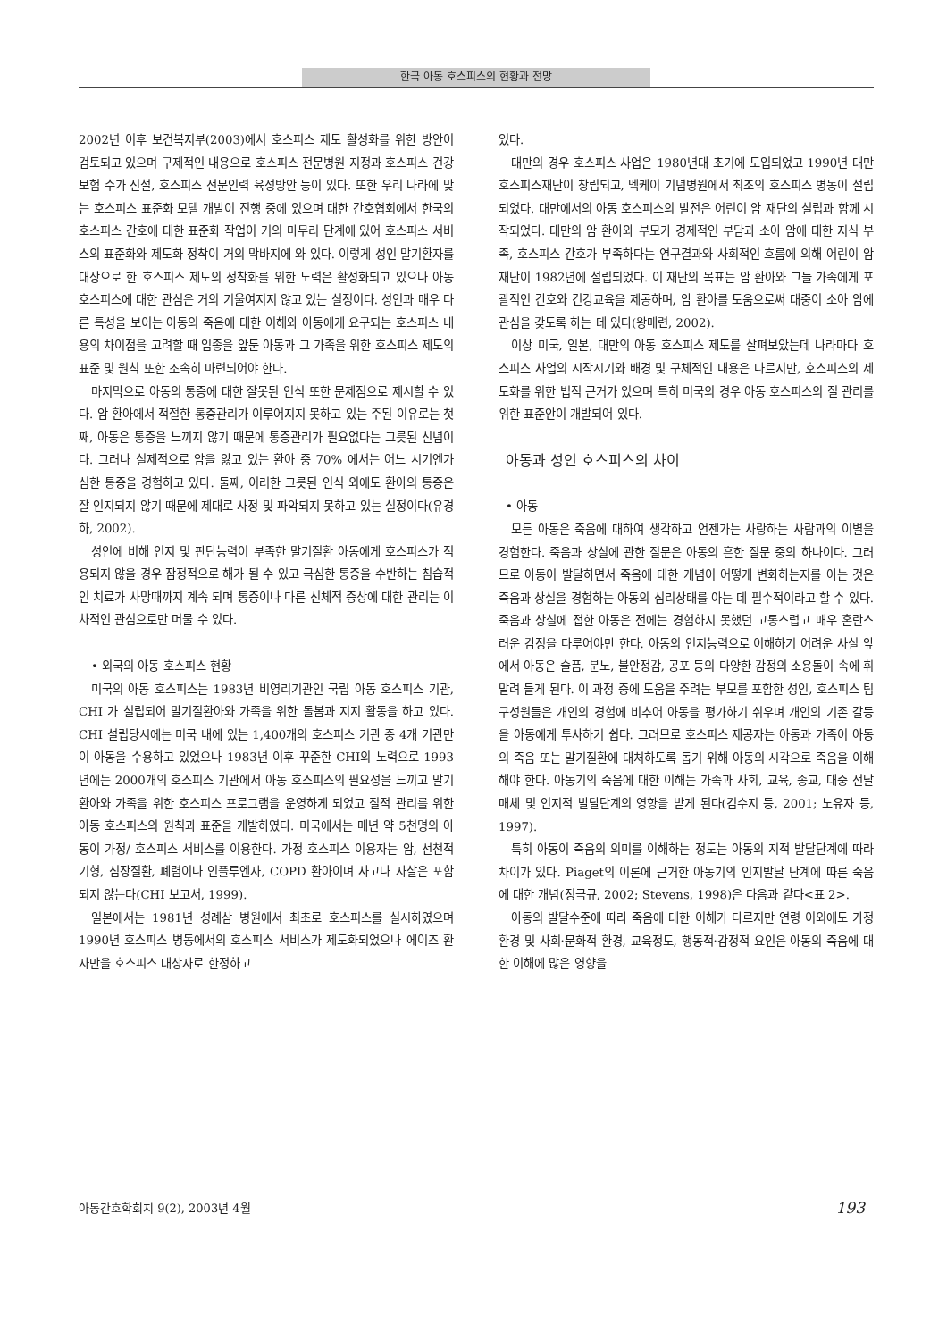한국 아동 호스피스의 현황과 전망
2002년 이후 보건복지부(2003)에서 호스피스 제도 활성화를 위한 방안이 검토되고 있으며 구제적인 내용으로 호스피스 전문병원 지정과 호스피스 건강보험 수가 신설, 호스피스 전문인력 육성방안 등이 있다. 또한 우리 나라에 맞는 호스피스 표준화 모델 개발이 진행 중에 있으며 대한 간호협회에서 한국의 호스피스 간호에 대한 표준화 작업이 거의 마무리 단계에 있어 호스피스 서비스의 표준화와 제도화 정착이 거의 막바지에 와 있다. 이렇게 성인 말기환자를 대상으로 한 호스피스 제도의 정착화를 위한 노력은 활성화되고 있으나 아동 호스피스에 대한 관심은 거의 기울여지지 않고 있는 실정이다. 성인과 매우 다른 특성을 보이는 아동의 죽음에 대한 이해와 아동에게 요구되는 호스피스 내용의 차이점을 고려할 때 임종을 앞둔 아동과 그 가족을 위한 호스피스 제도의 표준 및 원칙 또한 조속히 마련되어야 한다.
마지막으로 아동의 통증에 대한 잘못된 인식 또한 문제점으로 제시할 수 있다. 암 환아에서 적절한 통증관리가 이루어지지 못하고 있는 주된 이유로는 첫째, 아동은 통증을 느끼지 않기 때문에 통증관리가 필요없다는 그릇된 신념이다. 그러나 실제적으로 암을 앓고 있는 환아 중 70% 에서는 어느 시기엔가 심한 통증을 경험하고 있다. 둘째, 이러한 그릇된 인식 외에도 환아의 통증은 잘 인지되지 않기 때문에 제대로 사정 및 파악되지 못하고 있는 실정이다(유경하, 2002).
성인에 비해 인지 및 판단능력이 부족한 말기질환 아동에게 호스피스가 적용되지 않을 경우 잠정적으로 해가 될 수 있고 극심한 통증을 수반하는 침습적인 치료가 사망때까지 계속 되며 통증이나 다른 신체적 증상에 대한 관리는 이차적인 관심으로만 머물 수 있다.
• 외국의 아동 호스피스 현황
미국의 아동 호스피스는 1983년 비영리기관인 국립 아동 호스피스 기관, CHI 가 설립되어 말기질환아와 가족을 위한 돌봄과 지지 활동을 하고 있다. CHI 설립당시에는 미국 내에 있는 1,400개의 호스피스 기관 중 4개 기관만이 아동을 수용하고 있었으나 1983년 이후 꾸준한 CHI의 노력으로 1993년에는 2000개의 호스피스 기관에서 아동 호스피스의 필요성을 느끼고 말기 환아와 가족을 위한 호스피스 프로그램을 운영하게 되었고 질적 관리를 위한 아동 호스피스의 원칙과 표준을 개발하였다. 미국에서는 매년 약 5천명의 아동이 가정/ 호스피스 서비스를 이용한다. 가정 호스피스 이용자는 암, 선천적 기형, 심장질환, 폐렴이나 인플루엔자, COPD 환아이며 사고나 자살은 포함되지 않는다(CHI 보고서, 1999).
일본에서는 1981년 성례삼 병원에서 최초로 호스피스를 실시하였으며 1990년 호스피스 병동에서의 호스피스 서비스가 제도화되었으나 에이즈 환자만을 호스피스 대상자로 한정하고
있다.
대만의 경우 호스피스 사업은 1980년대 초기에 도입되었고 1990년 대만 호스피스재단이 창립되고, 멕케이 기념병원에서 최초의 호스피스 병동이 설립되었다. 대만에서의 아동 호스피스의 발전은 어린이 암 재단의 설립과 함께 시작되었다. 대만의 암 환아와 부모가 경제적인 부담과 소아 암에 대한 지식 부족, 호스피스 간호가 부족하다는 연구결과와 사회적인 흐름에 의해 어린이 암 재단이 1982년에 설립되었다. 이 재단의 목표는 암 환아와 그들 가족에게 포괄적인 간호와 건강교육을 제공하며, 암 환아를 도움으로써 대중이 소아 암에 관심을 갖도록 하는 데 있다(왕매련, 2002).
이상 미국, 일본, 대만의 아동 호스피스 제도를 살펴보았는데 나라마다 호스피스 사업의 시작시기와 배경 및 구체적인 내용은 다르지만, 호스피스의 제도화를 위한 법적 근거가 있으며 특히 미국의 경우 아동 호스피스의 질 관리를 위한 표준안이 개발되어 있다.
아동과 성인 호스피스의 차이
• 아동
모든 아동은 죽음에 대하여 생각하고 언젠가는 사랑하는 사람과의 이별을 경험한다. 죽음과 상실에 관한 질문은 아동의 흔한 질문 중의 하나이다. 그러므로 아동이 발달하면서 죽음에 대한 개념이 어떻게 변화하는지를 아는 것은 죽음과 상실을 경험하는 아동의 심리상태를 아는 데 필수적이라고 할 수 있다. 죽음과 상실에 접한 아동은 전에는 경험하지 못했던 고통스럽고 매우 혼란스러운 감정을 다루어야만 한다. 아동의 인지능력으로 이해하기 어려운 사실 앞에서 아동은 슬픔, 분노, 불안정감, 공포 등의 다양한 감정의 소용돌이 속에 휘말려 들게 된다. 이 과정 중에 도움을 주려는 부모를 포함한 성인, 호스피스 팀 구성원들은 개인의 경험에 비추어 아동을 평가하기 쉬우며 개인의 기존 갈등을 아동에게 투사하기 쉽다. 그러므로 호스피스 제공자는 아동과 가족이 아동의 죽음 또는 말기질환에 대처하도록 돕기 위해 아동의 시각으로 죽음을 이해해야 한다. 아동기의 죽음에 대한 이해는 가족과 사회, 교육, 종교, 대중 전달매체 및 인지적 발달단계의 영향을 받게 된다(김수지 등, 2001; 노유자 등, 1997).
특히 아동이 죽음의 의미를 이해하는 정도는 아동의 지적 발달단계에 따라 차이가 있다. Piaget의 이론에 근거한 아동기의 인지발달 단계에 따른 죽음에 대한 개념(정극규, 2002; Stevens, 1998)은 다음과 같다<표 2>.
아동의 발달수준에 따라 죽음에 대한 이해가 다르지만 연령 이외에도 가정환경 및 사회·문화적 환경, 교육정도, 행동적·감정적 요인은 아동의 죽음에 대한 이해에 많은 영향을
아동간호학회지 9(2), 2003년 4월 193